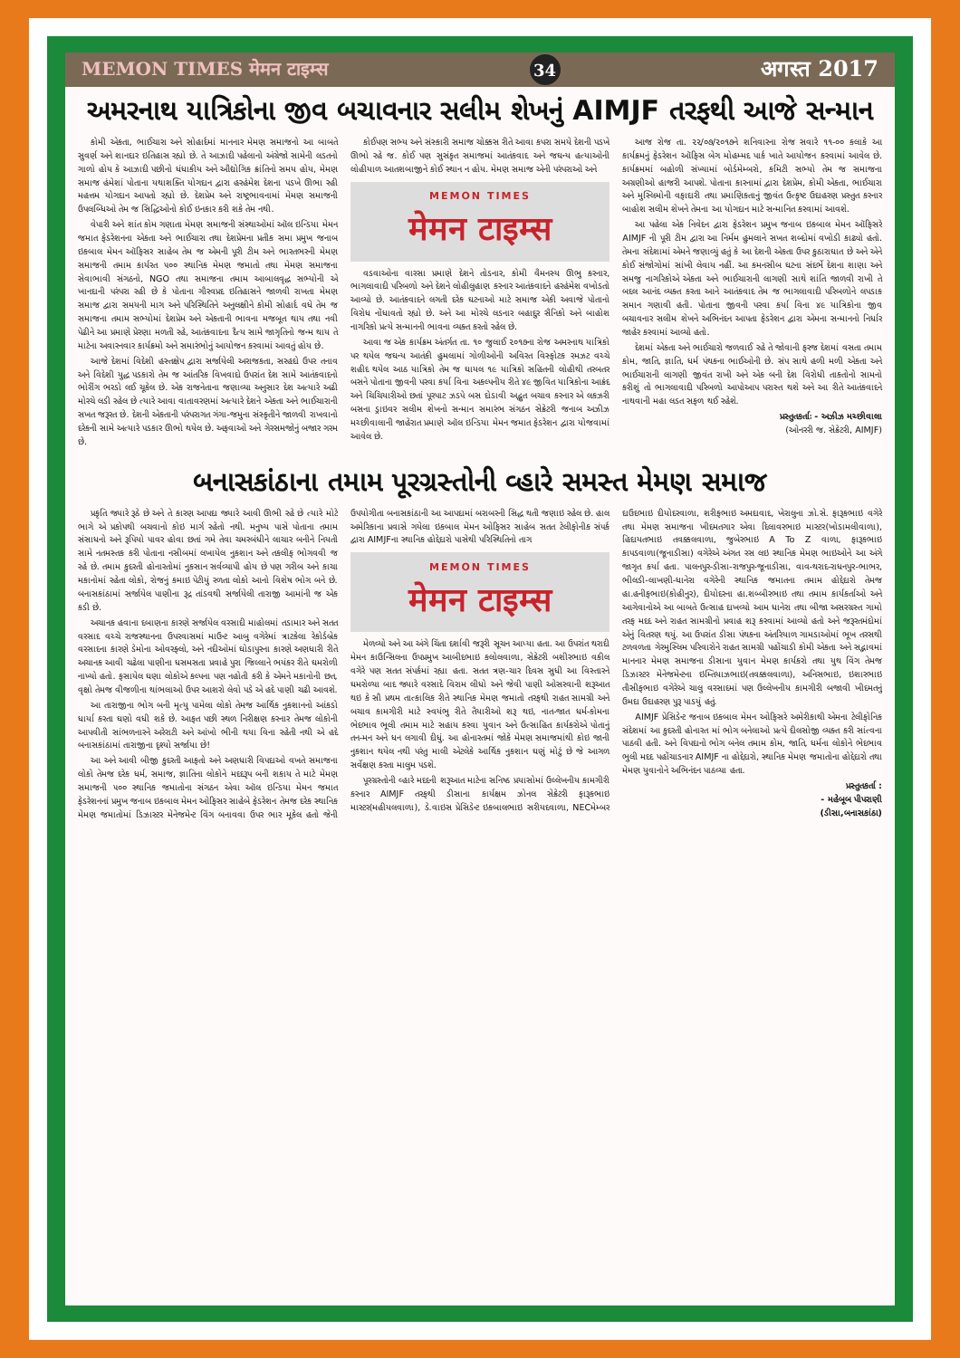MEMON TIMES मेमन टाइम्स 34 अगस्त 2017
અમરનાથ યાત્રિકોના જીવ બચાવનાર સલીમ શેખનું AIMJF તરફથી આજે સન્માન
કોમી એકતા, ભાઈચારા અને સોહાર્દમાં માનનાર મેમણ સમાજનો આ બાબતે સુવર્ણ અને શાનદાર ઇતિહાસ રહ્યો છે. તે આઝાદી પહેલાનો અંગ્રેજો સામેની લડતનો ગાળો હોય કે આઝાદી પછીનો ધંધાકીય અને ઔદ્યોગિક ક્રાંતિનો સમય હોય, મેમણ સમાજ હંમેશાં પોતાના યથાશક્તિ યોગદાન દ્વારા હરહંમેશ દેશના પડખે ઊભા રહી મહત્તમ યોગદાન આપતો રહ્યો છે. દેશપ્રેમ અને રાષ્ટ્રભાવનામાં મેમણ સમાજની ઉપલબ્ધિઓ તેમ જ સિદ્ધિઓનો કોઈ ઇનકાર કરી શકે તેમ નથી.
વેપારી અને શાંત કોમ ગણાતા મેમણ સમાજની સંસ્થાઓમાં ઑલ ઇન્ડિયા મેમન જમાત ફેડરેશનના એકતા અને ભાઈચારા તથા દેશપ્રેમના પ્રતીક સમા પ્રમુખ જનાબ ઇકબાલ મેમન ઑફિસર સાહેબ તેમ જ એમની પૂરી ટીમ અને ભારતભરની મેમણ સમાજની તમામ કાર્યરત ૫૦૦ સ્થાનિક મેમણ જમાતો તથા મેમણ સમાજના સેવાભાવી સંગઠનો, NGO તથા સમાજના તમામ આબાલવૃદ્ધ સભ્યોની એ ખાનદાની પરંપરા રહી છે કે પોતાના ગૌરવપ્રદ ઇતિહાસને જાળવી રાખતા મેમણ સમાજ દ્વારા સમયની માગ અને પરિસ્થિતિને અનુલક્ષીને કોમી સોહાર્દ વધે તેમ જ સમાજના તમામ સભ્યોમાં દેશપ્રેમ અને એકતાની ભાવના મજબૂત થાય તથા નવી પેઢીને આ પ્રમાણે પ્રેરણા મળતી રહે, આતંકવાદના દૈત્ય સામે જાગૃતિનો જન્મ થાય તે માટેના અવારનવાર કાર્યક્રમો અને સમારંભોનું આયોજન કરવામાં આવતું હોય છે.
આજે દેશમાં વિદેશી હસ્તક્ષેપ દ્વારા સર્જાયેલી અરાજકતા, સરહદો ઉપર તનાવ અને વિદેશી યુદ્ધ પડકારો તેમ જ આંતરિક વિખવાદો ઉપરાંત દેશ સામે આતંકવાદનો ભોરીંગ ભરડો લઈ ચૂકેલ છે. એક રાજનેતાના જણાવ્યા અનુસાર દેશ અત્યારે અઢી મોરચે લડી રહેલ છે ત્યારે આવા વાતાવરણમાં અત્યારે દેશને એકતા અને ભાઈચારાની સખત જરૂરત છે. દેશની એકતાની પરંપરાગત ગંગા-જમુના સંસ્કૃતીને જાળવી રાખવાનો દરેકની સામે અત્યારે પડકાર ઊભો થયેલ છે. અફવાઓ અને ગેરસમજોનું બજાર ગરમ છે.
કોઈપણ સભ્ય અને સંસ્કારી સમાજ ચોક્કસ રીતે આવા કપરા સમયે દેશની પડખે ઊભો રહે જ. કોઈ પણ સુસંકૃત સમાજમાં આતંકવાદ અને જઘન્ય હત્યાઓની લોહીયાળ આતશબાજીને કોઈ સ્થાન ન હોય. મેમણ સમાજ એની પરંપરાઓ અને
MEMON TIMES
मेमन टाइम्स
વડવાઓના વારસા પ્રમાણે દેશને તોડનાર, કોમી વૈમનસ્ય ઊભુ કરનાર, ભાગલાવાદી પરિબળો અને દેશને લોહીલુહાણ કરનાર આતંકવાદને હરહંમેશ વખોડતો આવ્યો છે. આતંકવાદને લગતી દરેક ઘટનાઓ માટે સમાજ એકી અવાજે પોતાનો વિરોધ નોંધાવતો રહ્યો છે. અને આ મોરચે લડનાર બહાદુર સૈનિકો અને બાહોશ નાગરિકો પ્રત્યે સન્માનની ભાવના વ્યક્ત કરતો રહેલ છે.
આવા જ એક કાર્યક્રમ અંતર્ગત તા. ૧૦ જુલાઈ ૨૦૧૭ના રોજ અમરનાથ યાત્રિકો પર થયેલ જઘન્ય આતંકી હુમલામાં ગોળીઓની અવિરત વિસ્ફોટક રમઝટ વચ્ચે શહીદ થયેલ આઠ યાત્રિકો તેમ જ ઘાયલ ૧૯ યાત્રિકો સહિતની લોહીથી તરબતર બસને પોતાના જીવની પરવા કર્યા વિના અકલ્પનીય રીતે ૪૯ જીવિત યાત્રિકોના આક્રંદ અને ચિચિયારીઓ છતાં પૂરપાટ ઝડપે બસ દોડાવી અદ્ભુત બચાવ કરનાર એ લકઝરી બસના ડ્રાઇવર સલીમ શેખનો સન્માન સમારંભ સંગઠન સેક્રેટરી જનાબ અઝીઝ મચ્છીવાલાની જાહેરાત પ્રમાણે ઑલ ઇન્ડિયા મેમન જમાત ફેડરેશન દ્વારા યોજવામાં આવેલ છે.
આજ રોજ તા. ૨૨/૦૭/૨૦૧૭ને શનિવારના રોજ સવારે ૧૧-૦૦ કલાકે આ કાર્યક્રમનું ફેડરેશન ઑફિસ બેગ મોહમ્મદ પાર્ક ખાતે આયોજન કરવામાં આવેલ છે. કાર્યક્રમમાં બહોળી સંખ્યામાં બોર્ડમેમ્બરો, કમિટી સભ્યો તેમ જ સમાજના અગ્રણીઓ હાજરી આપશે. પોતાના કારનામાં દ્વારા દેશપ્રેમ, કોમી એકતા, ભાઈચારા અને મુસ્લિમોની વફાદારી તથા પ્રમાણિકતાનું જીવંત ઉત્કૃષ્ટ ઉદાહરણ પ્રસ્તુત કરનાર બાહોશ સલીમ શેખને તેમના આ યોગદાન માટે સન્માનિત કરવામાં આવશે.
આ પહેલા એક નિવેદન દ્વારા ફેડરેશન પ્રમુખ જનાબ ઇકબાલ મેમન ઑફિસરે AIMJF ની પૂરી ટીમ દ્વારા આ નિર્મમ હુમલાને સખત શબ્દોમાં વખોડી કાઢ્યો હતો. તેમના સંદેશામાં એમને જણાવ્યું હતું કે આ દેશની એકતા ઉપર કુઠારાઘાત છે અને એને કોઈ સંજોગોમાં સાંખી લેવાય નહીં. આ કમનસીબ ઘટના સંદર્ભે દેશના શાણા અને સમજુ નાગરિકોએ એકતા અને ભાઈચારાની લાગણી સાથે શાંતિ જાળવી રાખી તે બદલ આનંદ વ્યક્ત કરતા આને આતંકવાદ તેમ જ ભાગલાવાદી પરિબળોને લપડાક સમાન ગણાવી હતી. પોતાના જીવની પરવા કર્યા વિના ૪૯ યાત્રિકોના જીવ બચાવનાર સલીમ શેખને અભિનંદન આપતા ફેડરેશન દ્વારા એમના સન્માનનો નિર્ધાર જાહેર કરવામાં આવ્યો હતો.
દેશમાં એકતા અને ભાઈચારો જળવાઈ રહે તે જોવાની ફરજ દેશમાં વસતા તમામ કોમ, જાતિ, જ્ઞાતિ, ધર્મ પંથકના ભાઈઓની છે. સંપ સાથે હળી મળી એકતા અને ભાઈચારાની લાગણી જીવંત રાખી અને એક બની દેશ વિરોધી તાકતોનો સામનો કરીશું તો ભાગલાવાદી પરિબળો આપોઆપ પરાસ્ત થશે અને આ રીતે આતંકવાદને નાથવાની મહા લડત સફળ થઈ રહેશે.
પ્રસ્તુતકર્તાઃ - અઝીઝ મચ્છીવાલા
(ઓનરરી જ. સેક્રેટરી, AIMJF)
બનાસકાંઠાના તમામ પૂરગ્રસ્તોની વ્હારે સમસ્ત મેમણ સમાજ
પ્રકૃતિ જ્યારે રૂઠે છે અને તે કારણ આપદા જ્યારે આવી ઊભી રહે છે ત્યારે મોટે ભાગે એ પ્રકોપથી બચવાનો કોઇ માર્ગ રહેતો નથી. મનુષ્ય પાસે પોતાના તમામ સંસાધનો અને રૂપિયો પાવર હોવા છતાં ગમે તેવા ચમરબંધીને લાચાર બનીને નિયતી સામે નતમસ્તક કરી પોતાના નસીબમાં લખાયેલ નુકશાન અને તકલીફ ભોગવવી જ રહે છે. તમામ કુદરતી હોનારતોમાં નુકસાન સર્વવ્યાપી હોય છે પણ ગરીબ અને કાચા મકાનોમાં રહેતા લોકો, રોજનું કમાઇ પેટીયું રળતા લોકો આનો વિશેષ ભોગ બને છે. બનાસકાંઠામાં સર્જાયેલ પાણીના રૂદ્ર તાંડવથી સર્જાયેલી તારાજી આમાંની જ એક કડી છે.
અચાનક હવાના દબાણના કારણે સર્જાયેલ વરસાદી માહોલમાં તડામાર અને સતત વરસાદ વચ્ચે રાજસ્થાનના ઉપરવાસમાં માઉન્ટ આબુ વગેરેમાં ત્રાટકેલા રેકોર્ડબ્રેક વરસાદના કારણે ડેમોના ઓવરફ્લો, અને નદીઓમાં ઘોડાપુરના કારણે અણધારી રીતે અચાનક આવી ચઢેલા પાણીના ધસમસતા પ્રવાહે પુરા જિલ્લાને ભયંકર રીતે ઘમરોળી નાખ્યો હતો. ફસાયેલ ઘણા લોકોએ કલ્પના પણ નહોતી કરી કે એમને મકાનોની છત, વૃક્ષો તેમજ વીજળીના થાંભલાઓ ઉપર આશરો લેવો પડે એ હદે પાણી ચઢી આવશે.
આ તારાજીના ભોગ બની મૃત્યુ પામેલા લોકો તેમજ આર્થિક નુકશાનનો આંકડો ધાર્યા કરતા ઘણો વધી શકે છે. આફત પછી સ્થળ નિરીક્ષણ કરનાર તેમજ લોકોની આપવીતી સાંભળનારને અરેરાટી અને આંખો ભીની થયા વિના રહેતી નથી એ હદે બનાસકાંઠામાં તારાજીના દૃશ્યો સર્જાયા છે!
આ અને આવી બીજી કુદરતી આફતો અને અણધારી વિપદાઓ વખતે સમાજના લોકો તેમજ દરેક ધર્મ, સમાજ, જ્ઞાતિના લોકોને મદદરૂપ બની શકાય તે માટે મેમણ સમાજની ૫૦૦ સ્થાનિક જમાતોના સંગઠન એવા ઑલ ઇન્ડિયા મેમન જમાત ફેડરેશનનાં પ્રમુખ જનાબ ઇકબાલ મેમન ઓફિસર સાહેબે ફેડરેશન તેમજ દરેક સ્થાનિક મેમણ જમાતોમાં ડિઝાસ્ટર મેનેજમેન્ટ વિંગ બનાવવા ઉપર ભાર મૂકેલ હતો જેની ઉપયોગીતા બનાસકાંઠાની આ આપદામાં બરાબરની સિદ્ધ થતી જણાઇ રહેલ છે. હાલ અમેરિકાના પ્રવાસે ગયેલા ઇકબાલ મેમન ઓફિસર સાહેબ સતત ટેલીફોનીક સંપર્ક દ્વારા AIMJFના સ્થાનિક હોદ્દેદારો પાસેથી પરિસ્થિતિનો તાગ
MEMON TIMES
मेमन टाइम्स
મેળવ્યો અને આ અંગે ચિંતા દર્શાવી જરૂરી સૂચન આપ્યા હતા. આ ઉપરાંત થરાદી મેમન કાઉન્સિલના ઉપપ્રમુખ આબીદભાઇ કલોલવાળા, સેક્રેટરી બશીરભાઇ વકીલ વગેરે પણ સતત સંપર્કમાં રહ્યા હતા. સતત ત્રણ-ચાર દિવસ સુધી આ વિસ્તારને ઘમરોળ્યા બાદ જ્યારે વરસાદે વિરામ લીધો અને જેવી પાણી ઓસરવાની શરૂઆત થઇ કે સૌ પ્રથમ તાત્કાલિક રીતે સ્થાનિક મેમણ જમાતો તરફથી રાહત સામગ્રી અને બચાવ કામગીરી માટે સ્વયંભુ રીતે તૈયારીઓ શરૂ થઇ, નાત-જાત ધર્મ-કોમના ભેદભાવ ભૂલી તમામ માટે સહાય કરવા યુવાન અને ઉત્સાહિત કાર્યકરોએ પોતાનું તન-મન અને ધન લગાવી દીધું. આ હોનારતમાં જોકે મેમણ સમાજમાંથી કોઇ જાની નુકશાન થયેલ નથી પરંતુ માલી એટલેકે આર્થિક નુકશાન ઘણું મોટું છે જે આગળ સર્વેક્ષણ કરતા માલુમ પડશે.
પૂરગ્રસ્તોની વ્હારે મદદની શરૂઆત માટેના સનિષ્ઠ પ્રયાસોમાં ઉલ્લેખનીય કામગીરી કરનાર AIMJF તરફથી ડીસાના કાર્યક્ષમ ઝોનલ સેક્રેટરી ફારૂકભાઇ માસ્ટર(મહીયલવાળા), ડે.વાઇસ પ્રેસિડેન્ટ ઇકબાલભાઇ સરીયદવાળા, NECમેમ્બર દાઉદભાઇ દીયોદરવાળા, શરીફભાઇ અમદાવાદ, ખેરાલુના ઝો.સે. ફારૂકભાઇ વગેરે તથા મેમણ સમાજના ખીદમતગાર એવા દિલાવરભાઇ માસ્ટર(ખોડામલીવાળા), હિદાયતભાઇ તવક્કલવાળા, જુબેરભાઇ A To Z વાળા, ફારૂકભાઇ કાપડવાળા(જૂનાડીસા) વગેરેએ અંગત રસ લઇ સ્થાનિક મેમણ ભાઇઓને આ અંગે જાગૃત કર્યા હતા. પાલનપુર-ડીસા-રાજપુર-જૂનાડીસા, વાવ-થરાદ-રાધનપુર-ભાભર, ભીલડી-લાખણી-ધાનેરા વગેરેની સ્થાનિક જમાતના તમામ હોદ્દેદારો તેમજ હા.હનીફભાઇ(કોહીનુર), દીયોદરના હા.શબ્બીરભાઇ તથા તમામ કાર્યકર્તાઓ અને આગેવાનોએ આ બાબતે ઉત્સાહ દાખવ્યો આમ ધાનેરા તથા બીજા અસરગ્રસ્ત ગામો તરફ મદદ અને રાહત સામગ્રીનો પ્રવાહ શરૂ કરવામાં આવ્યો હતો અને જરૂરતમંદોમાં એનું વિતરણ થયું. આ ઉપરાંત ડીસા પંથકના અંતરિયાળ ગામડાઓમાં ભૂખ તરસથી ટળવળતા ગેરમુસ્લિમ પરિવારોને રાહત સામગ્રી પહોંચાડી કોમી એકતા અને સદ્ભાવમાં માનનાર મેમણ સમાજના ડીસાના યુવાન મેમણ કાર્યકરો તથા યુથ વિંગ તેમજ ડિઝાસ્ટર મેનેજમેન્ટના ઇમ્તિયાઝભાઇ(તવક્કલવાળા), અનિસભાઇ, ઇશારભાઇ તૌસીફભાઇ વગેરેએ ચાલુ વરસાદમાં પણ ઉલ્લેખનીય કામગીરી બજાવી ખીદમતનું ઉમદા ઉદાહરણ પુરૂ પાડયું હતું.
AIMJF પ્રેસિડેન્ટ જનાબ ઇકબાલ મેમન ઓફિસરે અમેરીકાથી એમના ટેલીફોનિક સંદેશમાં આ કુદરતી હોનારત માં ભોગ બનેલાઓ પ્રત્યે દીલસોજી વ્યક્ત કરી સાંત્વના પાઠવી હતી. અને વિપદાનો ભોગ બનેલ તમામ કોમ, જાતિ, ધર્મના લોકોને ભેદભાવ ભુલી મદદ પહોંચાડનાર AIMJF ના હોદ્દેદારો, સ્થાનિક મેમણ જમાતોના હોદ્દેદારો તથા મેમણ યુવાનોને અભિનંદન પાઠવ્યા હતા.
પ્રસ્તુતકર્તા :
- મહેબૂબ પીપરાણી
(ડીસા,બનાસકાંઠા)